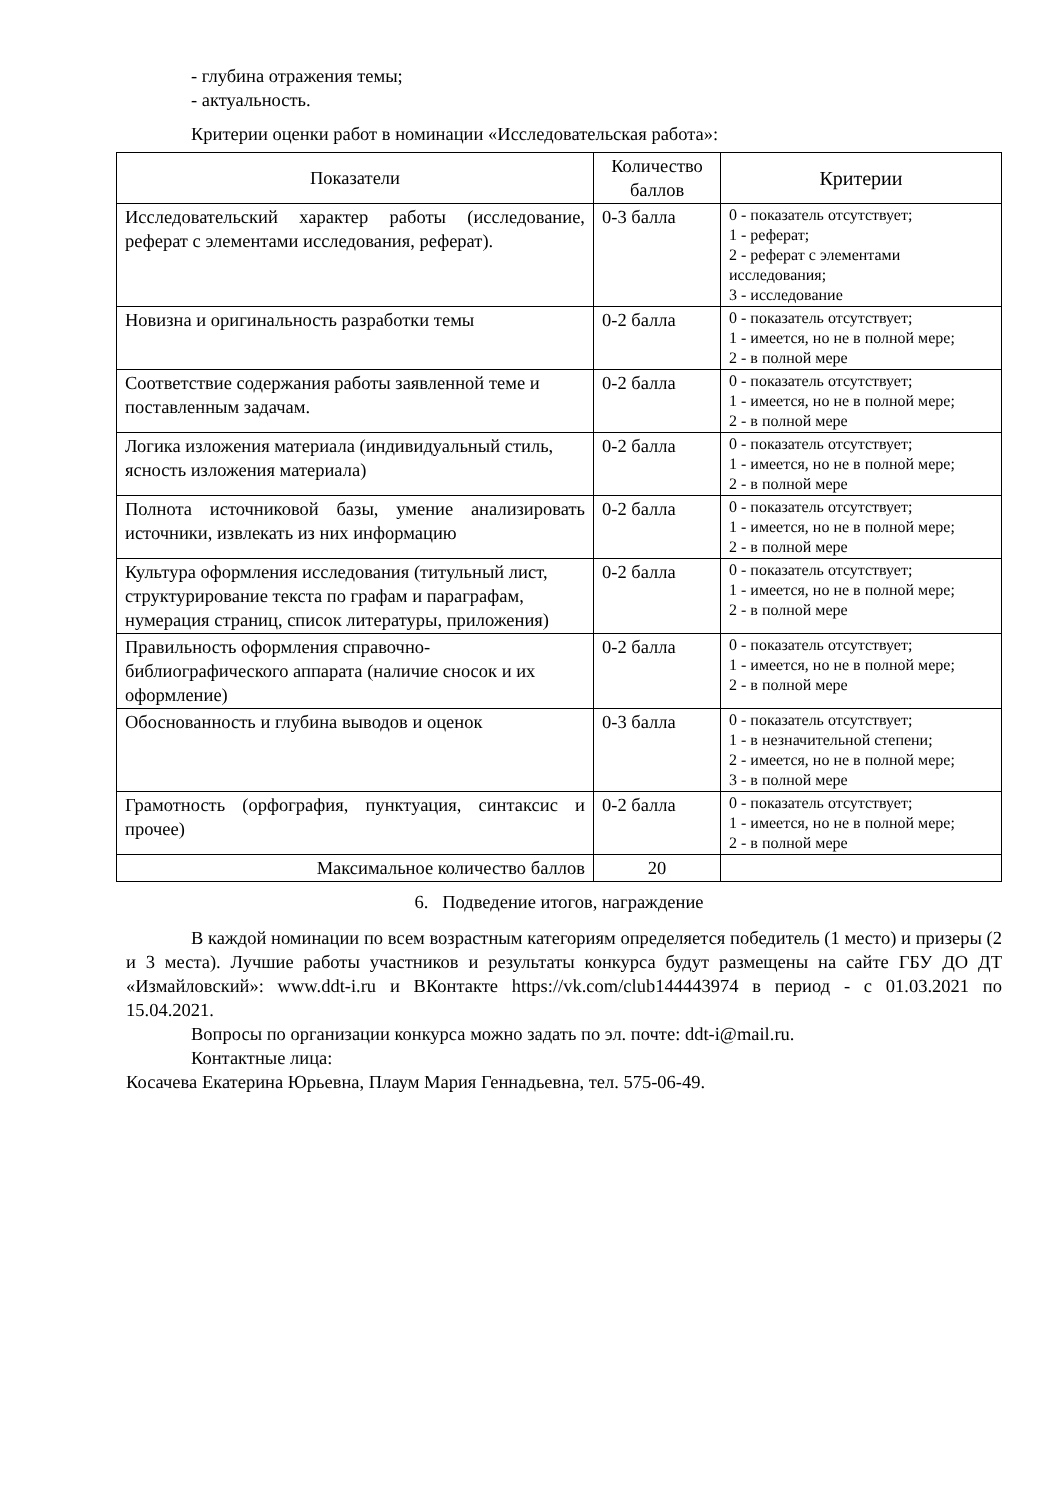- глубина отражения темы;
- актуальность.
Критерии оценки работ в номинации «Исследовательская работа»:
| Показатели | Количество баллов | Критерии |
| --- | --- | --- |
| Исследовательский характер работы (исследование, реферат с элементами исследования, реферат). | 0-3 балла | 0 - показатель отсутствует; 1 - реферат; 2 - реферат с элементами исследования; 3 - исследование |
| Новизна и оригинальность разработки темы | 0-2 балла | 0 - показатель отсутствует; 1 - имеется, но не в полной мере; 2 - в полной мере |
| Соответствие содержания работы заявленной теме и поставленным задачам. | 0-2 балла | 0 - показатель отсутствует; 1 - имеется, но не в полной мере; 2 - в полной мере |
| Логика изложения материала (индивидуальный стиль, ясность изложения материала) | 0-2 балла | 0 - показатель отсутствует; 1 - имеется, но не в полной мере; 2 - в полной мере |
| Полнота источниковой базы, умение анализировать источники, извлекать из них информацию | 0-2 балла | 0 - показатель отсутствует; 1 - имеется, но не в полной мере; 2 - в полной мере |
| Культура оформления исследования (титульный лист, структурирование текста по графам и параграфам, нумерация страниц, список литературы, приложения) | 0-2 балла | 0 - показатель отсутствует; 1 - имеется, но не в полной мере; 2 - в полной мере |
| Правильность оформления справочно-библиографического аппарата (наличие сносок и их оформление) | 0-2 балла | 0 - показатель отсутствует; 1 - имеется, но не в полной мере; 2 - в полной мере |
| Обоснованность и глубина выводов и оценок | 0-3 балла | 0 - показатель отсутствует; 1 - в незначительной степени; 2 - имеется, но не в полной мере; 3 - в полной мере |
| Грамотность (орфография, пунктуация, синтаксис и прочее) | 0-2 балла | 0 - показатель отсутствует; 1 - имеется, но не в полной мере; 2 - в полной мере |
| Максимальное количество баллов | 20 | |
6. Подведение итогов, награждение
В каждой номинации по всем возрастным категориям определяется победитель (1 место) и призеры (2 и 3 места). Лучшие работы участников и результаты конкурса будут размещены на сайте ГБУ ДО ДТ «Измайловский»: www.ddt-i.ru и ВКонтакте https://vk.com/club144443974 в период - с 01.03.2021 по 15.04.2021.
Вопросы по организации конкурса можно задать по эл. почте: ddt-i@mail.ru.
Контактные лица:
Косачева Екатерина Юрьевна, Плаум Мария Геннадьевна, тел. 575-06-49.